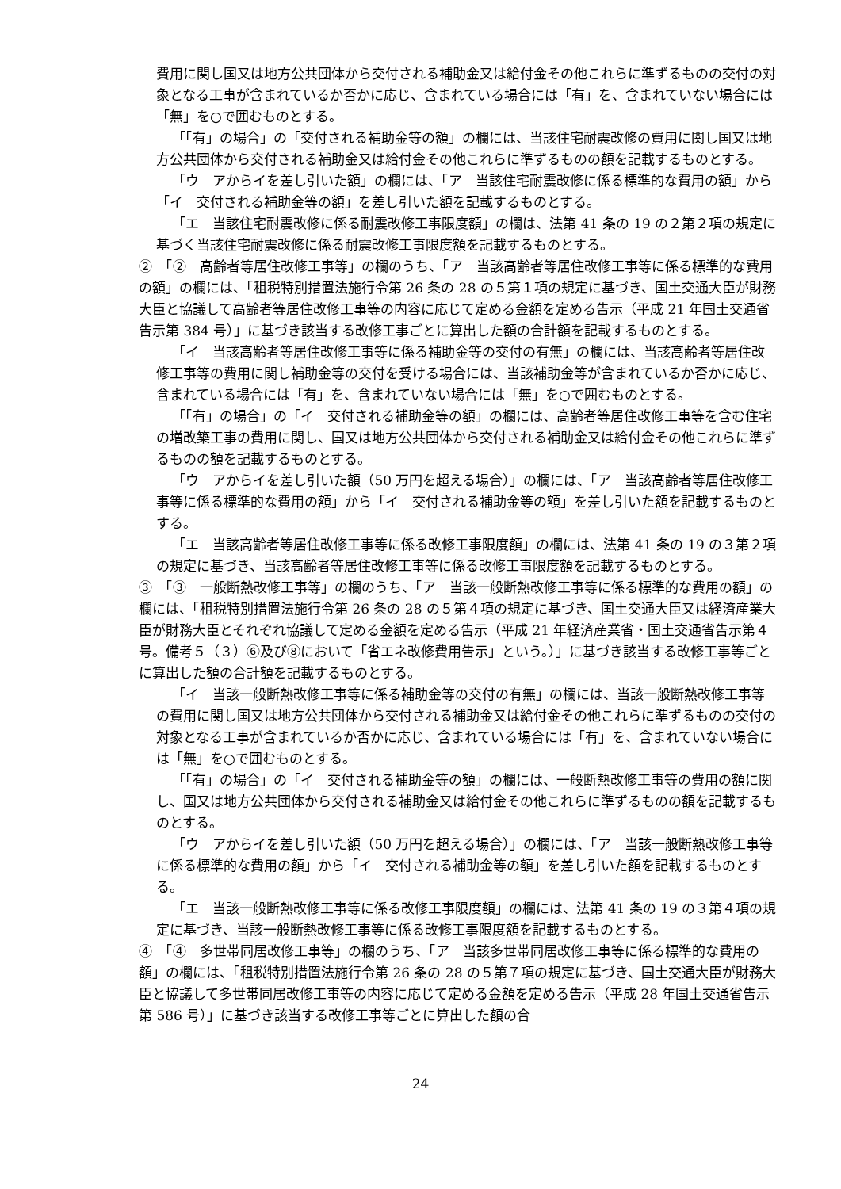費用に関し国又は地方公共団体から交付される補助金又は給付金その他これらに準ずるものの交付の対象となる工事が含まれているか否かに応じ、含まれている場合には「有」を、含まれていない場合には「無」を○で囲むものとする。
「「有」の場合」の「交付される補助金等の額」の欄には、当該住宅耐震改修の費用に関し国又は地方公共団体から交付される補助金又は給付金その他これらに準ずるものの額を記載するものとする。
「ウ　アからイを差し引いた額」の欄には、「ア　当該住宅耐震改修に係る標準的な費用の額」から「イ　交付される補助金等の額」を差し引いた額を記載するものとする。
「エ　当該住宅耐震改修に係る耐震改修工事限度額」の欄は、法第 41 条の 19 の２第２項の規定に基づく当該住宅耐震改修に係る耐震改修工事限度額を記載するものとする。
②　「②　高齢者等居住改修工事等」の欄のうち、「ア　当該高齢者等居住改修工事等に係る標準的な費用の額」の欄には、「租税特別措置法施行令第 26 条の 28 の５第１項の規定に基づき、国土交通大臣が財務大臣と協議して高齢者等居住改修工事等の内容に応じて定める金額を定める告示（平成 21 年国土交通省告示第 384 号）」に基づき該当する改修工事ごとに算出した額の合計額を記載するものとする。
「イ　当該高齢者等居住改修工事等に係る補助金等の交付の有無」の欄には、当該高齢者等居住改修工事等の費用に関し補助金等の交付を受ける場合には、当該補助金等が含まれているか否かに応じ、含まれている場合には「有」を、含まれていない場合には「無」を○で囲むものとする。
「「有」の場合」の「イ　交付される補助金等の額」の欄には、高齢者等居住改修工事等を含む住宅の増改築工事の費用に関し、国又は地方公共団体から交付される補助金又は給付金その他これらに準ずるものの額を記載するものとする。
「ウ　アからイを差し引いた額（50 万円を超える場合）」の欄には、「ア　当該高齢者等居住改修工事等に係る標準的な費用の額」から「イ　交付される補助金等の額」を差し引いた額を記載するものとする。
「エ　当該高齢者等居住改修工事等に係る改修工事限度額」の欄には、法第 41 条の 19 の３第２項の規定に基づき、当該高齢者等居住改修工事等に係る改修工事限度額を記載するものとする。
③　「③　一般断熱改修工事等」の欄のうち、「ア　当該一般断熱改修工事等に係る標準的な費用の額」の欄には、「租税特別措置法施行令第 26 条の 28 の５第４項の規定に基づき、国土交通大臣又は経済産業大臣が財務大臣とそれぞれ協議して定める金額を定める告示（平成 21 年経済産業省・国土交通省告示第４号。備考５（３）⑥及び⑧において「省エネ改修費用告示」という。）」に基づき該当する改修工事等ごとに算出した額の合計額を記載するものとする。
「イ　当該一般断熱改修工事等に係る補助金等の交付の有無」の欄には、当該一般断熱改修工事等の費用に関し国又は地方公共団体から交付される補助金又は給付金その他これらに準ずるものの交付の対象となる工事が含まれているか否かに応じ、含まれている場合には「有」を、含まれていない場合には「無」を○で囲むものとする。
「「有」の場合」の「イ　交付される補助金等の額」の欄には、一般断熱改修工事等の費用の額に関し、国又は地方公共団体から交付される補助金又は給付金その他これらに準ずるものの額を記載するものとする。
「ウ　アからイを差し引いた額（50 万円を超える場合）」の欄には、「ア　当該一般断熱改修工事等に係る標準的な費用の額」から「イ　交付される補助金等の額」を差し引いた額を記載するものとする。
「エ　当該一般断熱改修工事等に係る改修工事限度額」の欄には、法第 41 条の 19 の３第４項の規定に基づき、当該一般断熱改修工事等に係る改修工事限度額を記載するものとする。
④　「④　多世帯同居改修工事等」の欄のうち、「ア　当該多世帯同居改修工事等に係る標準的な費用の額」の欄には、「租税特別措置法施行令第 26 条の 28 の５第７項の規定に基づき、国土交通大臣が財務大臣と協議して多世帯同居改修工事等の内容に応じて定める金額を定める告示（平成 28 年国土交通省告示第 586 号）」に基づき該当する改修工事等ごとに算出した額の合
24